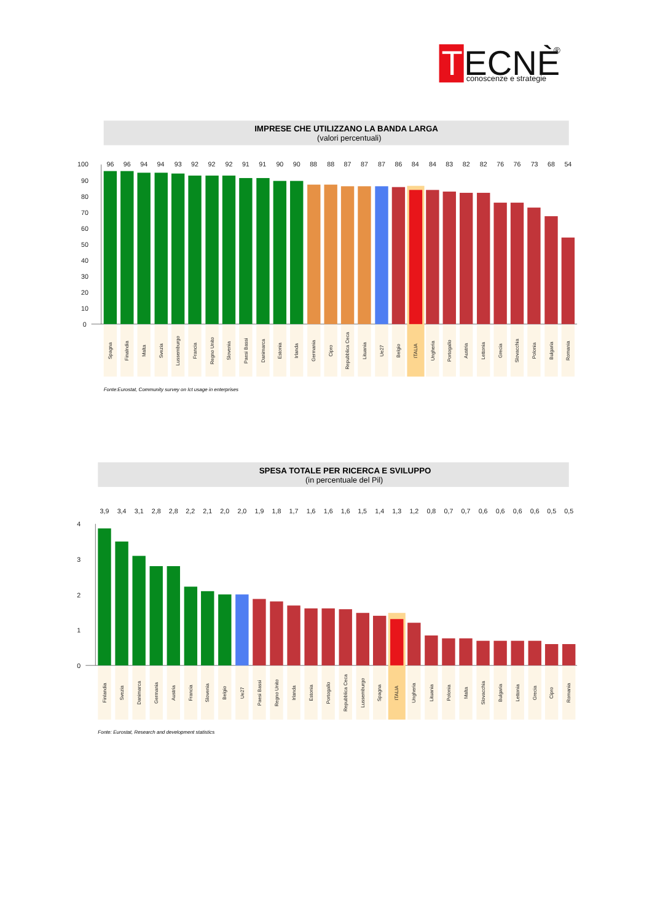T
ECNÈ
®
conoscenze e strategie
IMPRESE CHE UTILIZZANO LA BANDA LARGA
(valori percentuali)
96
96
94
94
93
92
92
92
91
91
90
90
88
88
87
87
87
86
84
84
83
82
82
76
76
73
68
54
100
90
80
70
60
50
40
30
20
10
0
Spagna
Finalndia
Malta
Svezia
Lussemburgo
Francia
Regno Unito
Slovenia
Paesi Bassi
Danimarca
Estonia
Irlanda
Germania
Cipro
Repubblica Ceca
Lituania
Ue27
Belgio
ITALIA
Ungheria
Portogallo
Austria
Lettonia
Grecia
Slovacchia
Polonia
Bulgaria
Romania
Fonte:Eurostat, Community survey on Ict usage in enterprises
SPESA TOTALE PER RICERCA E SVILUPPO
(in percentuale del Pil)
3,9
3,4
3,1
2,8
2,8
2,2
2,1
2,0
2,0
1,9
1,8
1,7
1,6
1,6
1,6
1,5
1,4
1,3
1,2
0,8
0,7
0,7
0,6
0,6
0,6
0,6
0,5
0,5
4
3
2
1
0
Finlandia
Svezia
Danimarca
Germania
Austria
Francia
Slovenia
Belgio
Ue27
Paesi Bassi
Regno Unito
Irlanda
Estonia
Portogallo
Repubblica Ceca
Lussemburgo
Spagna
ITALIA
Ungheria
Lituania
Polonia
Malta
Slovacchia
Bulgaria
Lettonia
Grecia
Cipro
Romania
Fonte: Eurostat, Research and development statistics